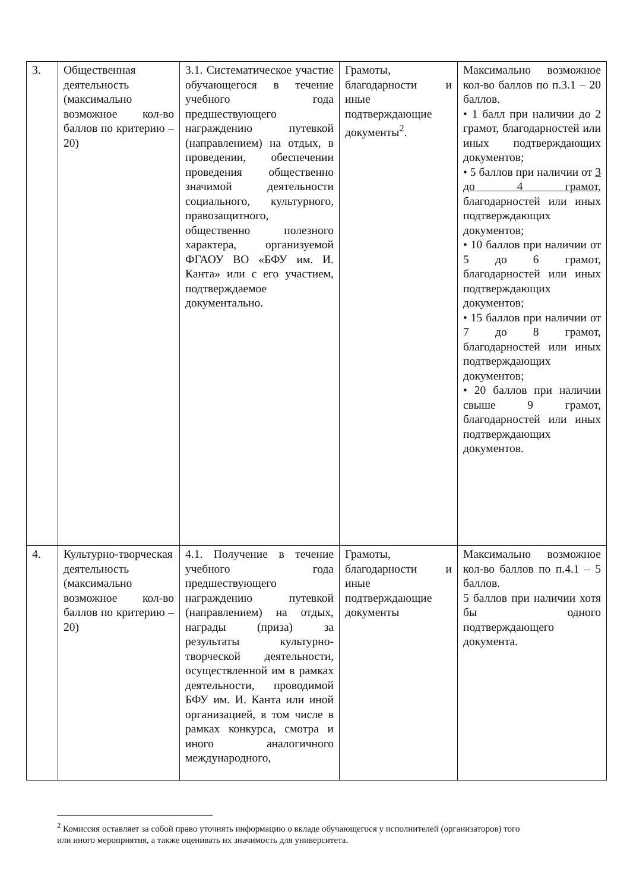| 3. | Общественная деятельность (максимально возможное кол-во баллов по критерию – 20) | 3.1. Систематическое участие обучающегося в течение учебного года предшествующего награждению путевкой (направлением) на отдых, в проведении, обеспечении проведения общественно значимой деятельности социального, культурного, правозащитного, общественно полезного характера, организуемой ФГАОУ ВО «БФУ им. И. Канта» или с его участием, подтверждаемое документально. | Грамоты, благодарности и иные подтверждающие документы<sup>2</sup>. | Максимально возможное кол-во баллов по п.3.1 – 20 баллов. • 1 балл при наличии до 2 грамот, благодарностей или иных подтверждающих документов; • 5 баллов при наличии от 3 до 4 грамот, благодарностей или иных подтверждающих документов; • 10 баллов при наличии от 5 до 6 грамот, благодарностей или иных подтверждающих документов; • 15 баллов при наличии от 7 до 8 грамот, благодарностей или иных подтверждающих документов; • 20 баллов при наличии свыше 9 грамот, благодарностей или иных подтверждающих документов. |
| 4. | Культурно-творческая деятельность (максимально возможное кол-во баллов по критерию – 20) | 4.1. Получение в течение учебного года предшествующего награждению путевкой (направлением) на отдых, награды (приза) за результаты культурно-творческой деятельности, осуществленной им в рамках деятельности, проводимой БФУ им. И. Канта или иной организацией, в том числе в рамках конкурса, смотра и иного аналогичного международного, | Грамоты, благодарности и иные подтверждающие документы | Максимально возможное кол-во баллов по п.4.1 – 5 баллов. 5 баллов при наличии хотя бы одного подтверждающего документа. |
<sup>2</sup> Комиссия оставляет за собой право уточнять информацию о вкладе обучающегося у исполнителей (организаторов) того или иного мероприятия, а также оценивать их значимость для университета.